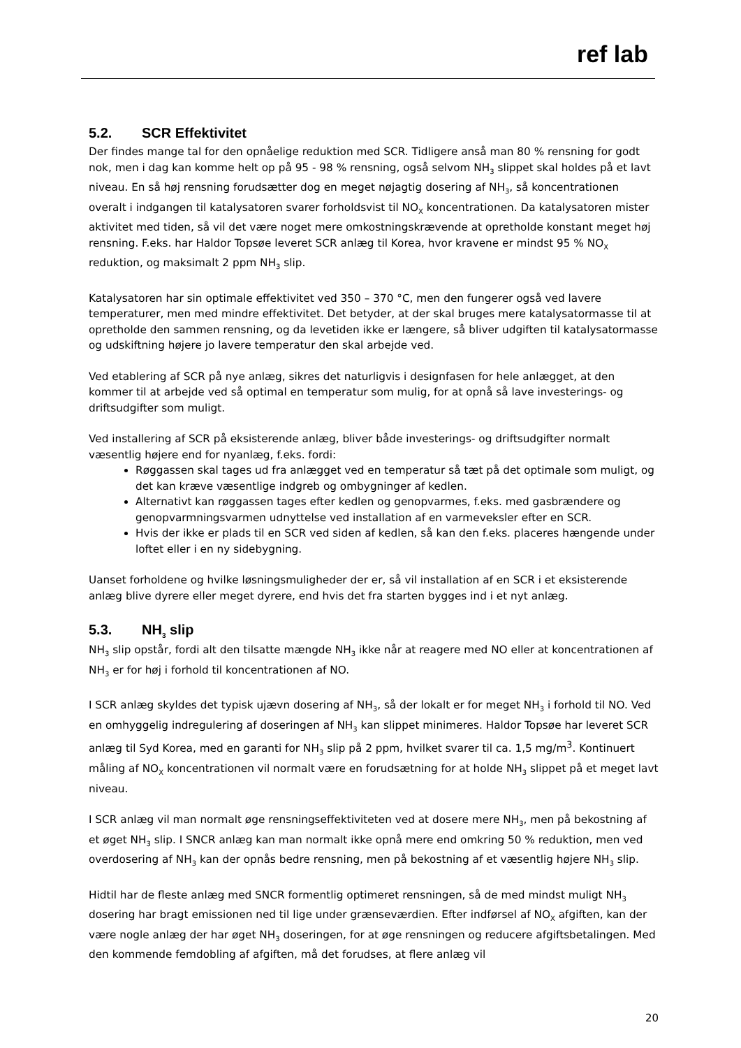ref lab
5.2. SCR Effektivitet
Der findes mange tal for den opnåelige reduktion med SCR. Tidligere anså man 80 % rensning for godt nok, men i dag kan komme helt op på 95 - 98 % rensning, også selvom NH<sub>3</sub> slippet skal holdes på et lavt niveau. En så høj rensning forudsætter dog en meget nøjagtig dosering af NH<sub>3</sub>, så koncentrationen overalt i indgangen til katalysatoren svarer forholdsvist til NO<sub>X</sub> koncentrationen. Da katalysatoren mister aktivitet med tiden, så vil det være noget mere omkostningskrævende at opretholde konstant meget høj rensning. F.eks. har Haldor Topsøe leveret SCR anlæg til Korea, hvor kravene er mindst 95 % NO<sub>X</sub> reduktion, og maksimalt 2 ppm NH<sub>3</sub> slip.
Katalysatoren har sin optimale effektivitet ved 350 – 370 °C, men den fungerer også ved lavere temperaturer, men med mindre effektivitet. Det betyder, at der skal bruges mere katalysatormasse til at opretholde den sammen rensning, og da levetiden ikke er længere, så bliver udgiften til katalysatormasse og udskiftning højere jo lavere temperatur den skal arbejde ved.
Ved etablering af SCR på nye anlæg, sikres det naturligvis i designfasen for hele anlægget, at den kommer til at arbejde ved så optimal en temperatur som mulig, for at opnå så lave investerings- og driftsudgifter som muligt.
Ved installering af SCR på eksisterende anlæg, bliver både investerings- og driftsudgifter normalt væsentlig højere end for nyanlæg, f.eks. fordi:
Røggassen skal tages ud fra anlægget ved en temperatur så tæt på det optimale som muligt, og det kan kræve væsentlige indgreb og ombygninger af kedlen.
Alternativt kan røggassen tages efter kedlen og genopvarmes, f.eks. med gasbrændere og genopvarmningsvarmen udnyttelse ved installation af en varmeveksler efter en SCR.
Hvis der ikke er plads til en SCR ved siden af kedlen, så kan den f.eks. placeres hængende under loftet eller i en ny sidebygning.
Uanset forholdene og hvilke løsningsmuligheder der er, så vil installation af en SCR i et eksisterende anlæg blive dyrere eller meget dyrere, end hvis det fra starten bygges ind i et nyt anlæg.
5.3. NH<sub>3</sub> slip
NH<sub>3</sub> slip opstår, fordi alt den tilsatte mængde NH<sub>3</sub> ikke når at reagere med NO eller at koncentrationen af NH<sub>3</sub> er for høj i forhold til koncentrationen af NO.
I SCR anlæg skyldes det typisk ujævn dosering af NH<sub>3</sub>, så der lokalt er for meget NH<sub>3</sub> i forhold til NO. Ved en omhyggelig indregulering af doseringen af NH<sub>3</sub> kan slippet minimeres. Haldor Topsøe har leveret SCR anlæg til Syd Korea, med en garanti for NH<sub>3</sub> slip på 2 ppm, hvilket svarer til ca. 1,5 mg/m<sup>3</sup>. Kontinuert måling af NO<sub>X</sub> koncentrationen vil normalt være en forudsætning for at holde NH<sub>3</sub> slippet på et meget lavt niveau.
I SCR anlæg vil man normalt øge rensningseffektiviteten ved at dosere mere NH<sub>3</sub>, men på bekostning af et øget NH<sub>3</sub> slip. I SNCR anlæg kan man normalt ikke opnå mere end omkring 50 % reduktion, men ved overdosering af NH<sub>3</sub> kan der opnås bedre rensning, men på bekostning af et væsentlig højere NH<sub>3</sub> slip.
Hidtil har de fleste anlæg med SNCR formentlig optimeret rensningen, så de med mindst muligt NH<sub>3</sub> dosering har bragt emissionen ned til lige under grænseværdien. Efter indførsel af NO<sub>X</sub> afgiften, kan der være nogle anlæg der har øget NH<sub>3</sub> doseringen, for at øge rensningen og reducere afgiftsbetalingen. Med den kommende femdobling af afgiften, må det forudses, at flere anlæg vil
20